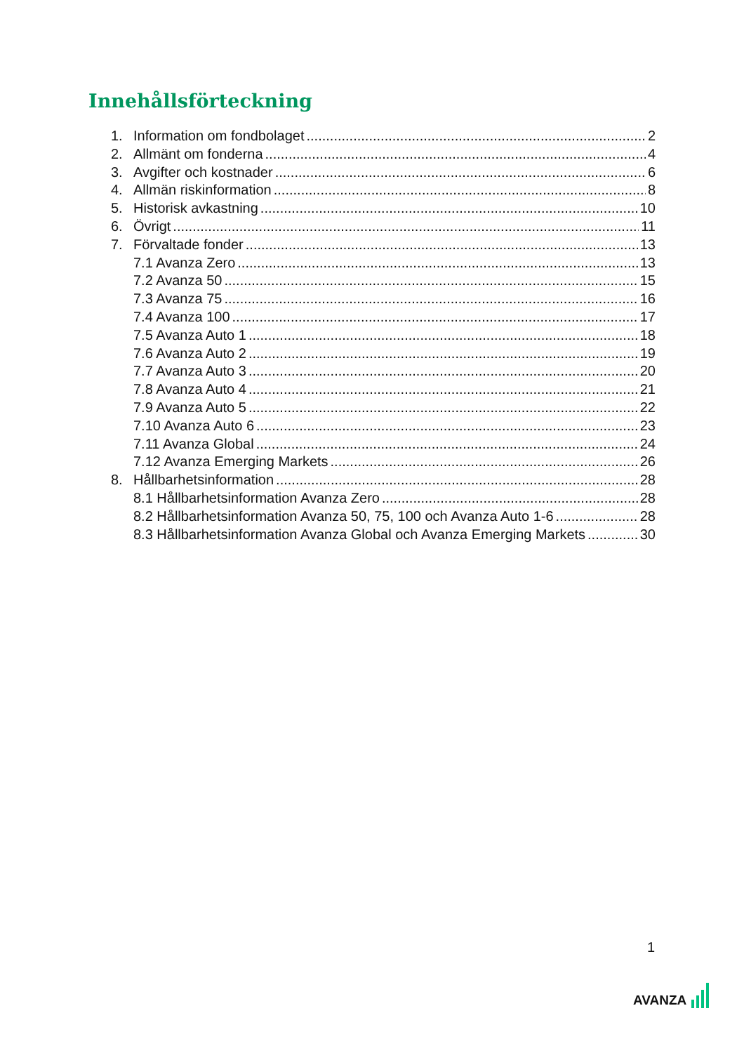Innehållsförteckning
1. Information om fondbolaget 2
2. Allmänt om fonderna 4
3. Avgifter och kostnader 6
4. Allmän riskinformation 8
5. Historisk avkastning 10
6. Övrigt 11
7. Förvaltade fonder 13
7.1 Avanza Zero 13
7.2 Avanza 50 15
7.3 Avanza 75 16
7.4 Avanza 100 17
7.5 Avanza Auto 1 18
7.6 Avanza Auto 2 19
7.7 Avanza Auto 3 20
7.8 Avanza Auto 4 21
7.9 Avanza Auto 5 22
7.10 Avanza Auto 6 23
7.11 Avanza Global 24
7.12 Avanza Emerging Markets 26
8. Hållbarhetsinformation 28
8.1 Hållbarhetsinformation Avanza Zero 28
8.2 Hållbarhetsinformation Avanza 50, 75, 100 och Avanza Auto 1-6 28
8.3 Hållbarhetsinformation Avanza Global och Avanza Emerging Markets 30
1
AVANZA